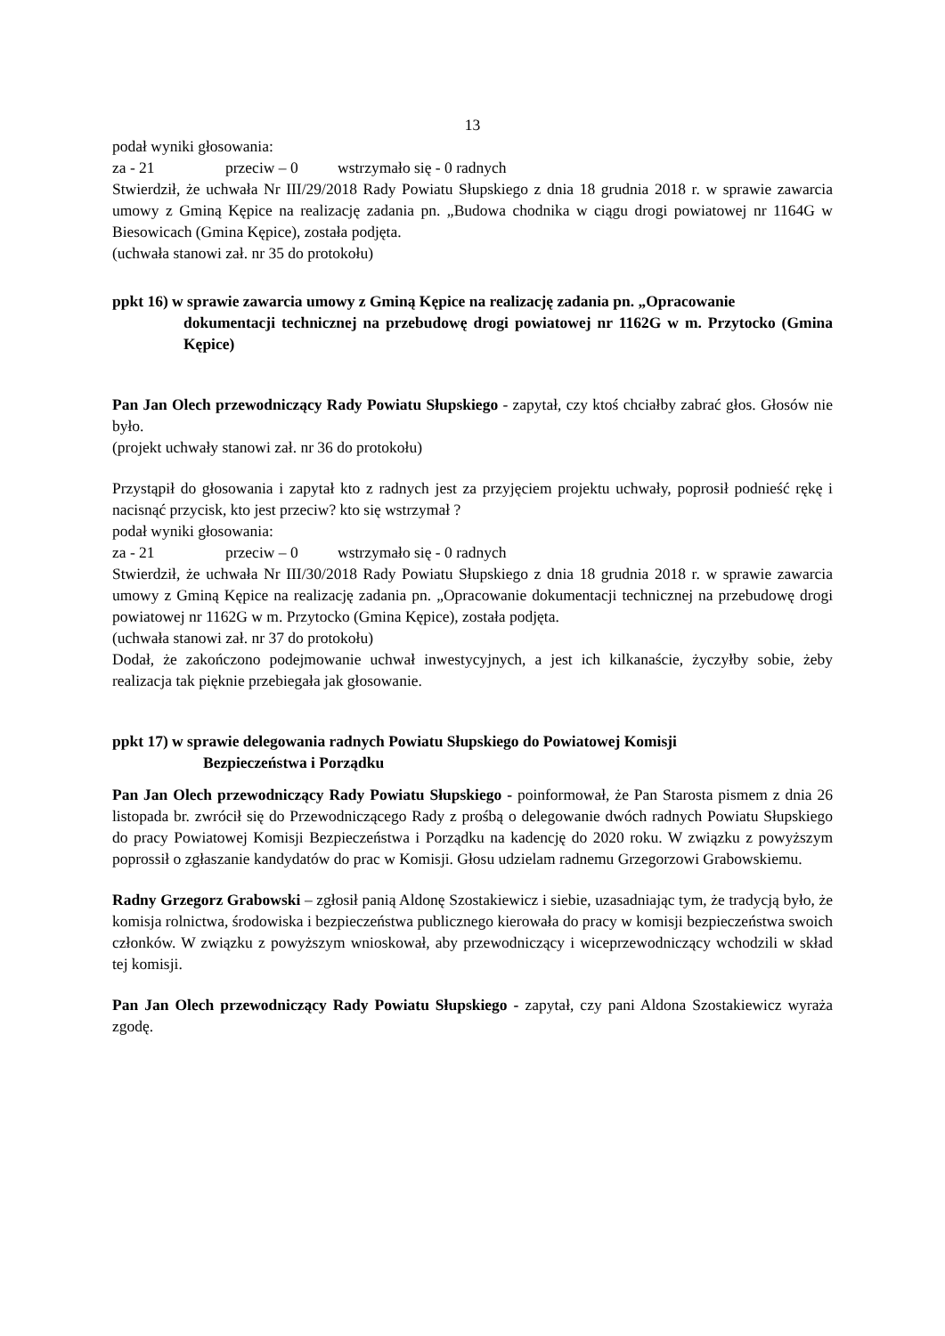13
podał wyniki głosowania:
za - 21 przeciw – 0 wstrzymało się - 0 radnych
Stwierdził, że uchwała Nr III/29/2018 Rady Powiatu Słupskiego z dnia 18 grudnia 2018 r. w sprawie zawarcia umowy z Gminą Kępice na realizację zadania pn. „Budowa chodnika w ciągu drogi powiatowej nr 1164G w Biesowicach (Gmina Kępice), została podjęta.
(uchwała stanowi zał. nr 35 do protokołu)
ppkt 16) w sprawie zawarcia umowy z Gminą Kępice na realizację zadania pn. „Opracowanie
dokumentacji technicznej na przebudowę drogi powiatowej nr 1162G w m. Przytocko (Gmina Kępice)
Pan Jan Olech przewodniczący Rady Powiatu Słupskiego - zapytał, czy ktoś chciałby zabrać głos. Głosów nie było.
(projekt uchwały stanowi zał. nr 36 do protokołu)
Przystąpił do głosowania i zapytał kto z radnych jest za przyjęciem projektu uchwały, poprosił podnieść rękę i nacisnąć przycisk, kto jest przeciw? kto się wstrzymał ?
podał wyniki głosowania:
za - 21 przeciw – 0 wstrzymało się - 0 radnych
Stwierdził, że uchwała Nr III/30/2018 Rady Powiatu Słupskiego z dnia 18 grudnia 2018 r. w sprawie zawarcia umowy z Gminą Kępice na realizację zadania pn. „Opracowanie dokumentacji technicznej na przebudowę drogi powiatowej nr 1162G w m. Przytocko (Gmina Kępice), została podjęta.
(uchwała stanowi zał. nr 37 do protokołu)
Dodał, że zakończono podejmowanie uchwał inwestycyjnych, a jest ich kilkanaście, życzyłby sobie, żeby realizacja tak pięknie przebiegała jak głosowanie.
ppkt 17) w sprawie delegowania radnych Powiatu Słupskiego do Powiatowej Komisji
Bezpieczeństwa i Porządku
Pan Jan Olech przewodniczący Rady Powiatu Słupskiego - poinformował, że Pan Starosta pismem z dnia 26 listopada br. zwrócił się do Przewodniczącego Rady z prośbą o delegowanie dwóch radnych Powiatu Słupskiego do pracy Powiatowej Komisji Bezpieczeństwa i Porządku na kadencję do 2020 roku. W związku z powyższym poprossił o zgłaszanie kandydatów do prac w Komisji. Głosu udzielam radnemu Grzegorzowi Grabowskiemu.
Radny Grzegorz Grabowski – zgłosił panią Aldonę Szostakiewicz i siebie, uzasadniając tym, że tradycją było, że komisja rolnictwa, środowiska i bezpieczeństwa publicznego kierowała do pracy w komisji bezpieczeństwa swoich członków. W związku z powyższym wnioskował, aby przewodniczący i wiceprzewodniczący wchodzili w skład tej komisji.
Pan Jan Olech przewodniczący Rady Powiatu Słupskiego - zapytał, czy pani Aldona Szostakiewicz wyraża zgodę.